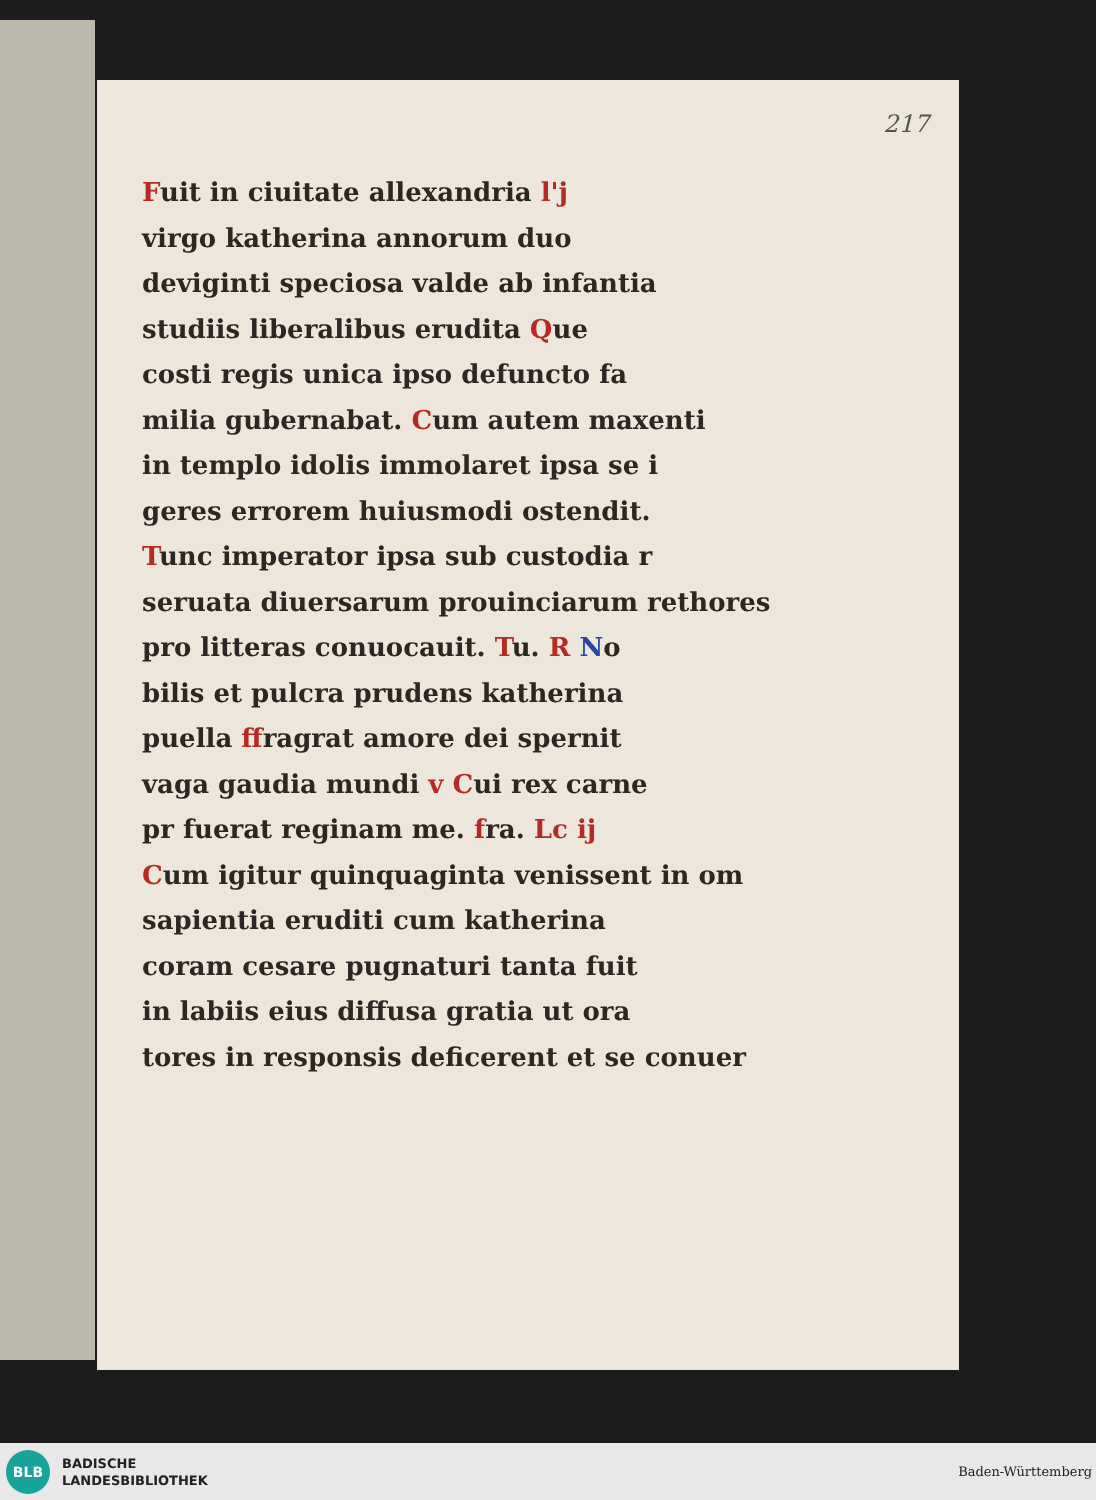217
Fuit in ciuitate allexandria l'j
virgo katherina annorum duo
deviginti speciosa valde ab infantia
studiis liberalibus erudita Que
costi regis unica ipso defuncto fa
milia gubernabat. Cum autem maxenti
in templo idolis immolaret ipsa se i
geres errorem huiusmodi ostendit.
Tunc imperator ipsa sub custodia r
seruata diuersarum prouinciarum rethores
pro litteras conuocauit. Tu. R No
bilis et pulcra prudens katherina
puella ffragrat amore dei spernit
vaga gaudia mundi v Cui rex carne
pr fuerat reginam me. fra. Lc ij
Cum igitur quinquaginta venissent in om
sapientia eruditi cum katherina
coram cesare pugnaturi tanta fuit
in labiis eius diffusa gratia ut ora
tores in responsis deficerent et se conuer
BLB
BADISCHE
LANDESBIBLIOTHEK
Baden-Württemberg